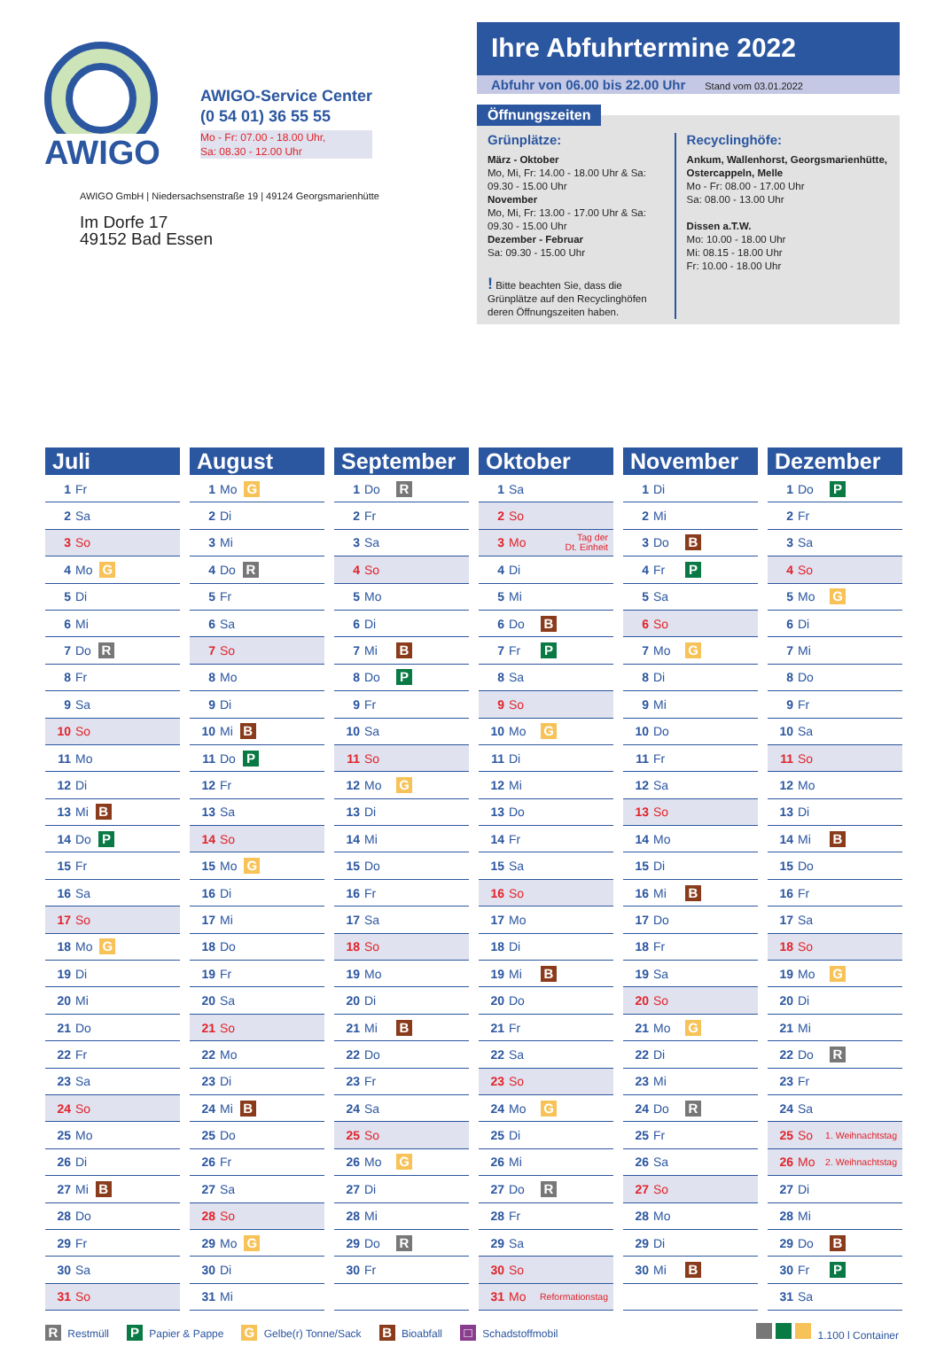AWIGO
AWIGO-Service Center
(0 54 01) 36 55 55
Mo - Fr: 07.00 - 18.00 Uhr,
Sa: 08.30 - 12.00 Uhr
AWIGO GmbH | Niedersachsenstraße 19 | 49124 Georgsmarienhütte
Im Dorfe 17
49152 Bad Essen
Ihre Abfuhrtermine 2022
Abfuhr von 06.00 bis 22.00 Uhr Stand vom 03.01.2022
Öffnungszeiten
Grünplätze:
März - Oktober
Mo, Mi, Fr: 14.00 - 18.00 Uhr & Sa: 09.30 - 15.00 Uhr
November
Mo, Mi, Fr: 13.00 - 17.00 Uhr & Sa: 09.30 - 15.00 Uhr
Dezember - Februar
Sa: 09.30 - 15.00 Uhr
! Bitte beachten Sie, dass die Grünplätze auf den Recyclinghöfen deren Öffnungszeiten haben.
Recyclinghöfe:
Ankum, Wallenhorst, Georgsmarienhütte, Ostercappeln, Melle
Mo - Fr: 08.00 - 17.00 Uhr
Sa: 08.00 - 13.00 Uhr
Dissen a.T.W.
Mo: 10.00 - 18.00 Uhr
Mi: 08.15 - 18.00 Uhr
Fr: 10.00 - 18.00 Uhr
Juli
1 Fr
2 Sa
3 So
4 Mo G
5 Di
6 Mi
7 Do R
8 Fr
9 Sa
10 So
11 Mo
12 Di
13 Mi B
14 Do P
15 Fr
16 Sa
17 So
18 Mo G
19 Di
20 Mi
21 Do
22 Fr
23 Sa
24 So
25 Mo
26 Di
27 Mi B
28 Do
29 Fr
30 Sa
31 So
August
1 Mo G
2 Di
3 Mi
4 Do R
5 Fr
6 Sa
7 So
8 Mo
9 Di
10 Mi B
11 Do P
12 Fr
13 Sa
14 So
15 Mo G
16 Di
17 Mi
18 Do
19 Fr
20 Sa
21 So
22 Mo
23 Di
24 Mi B
25 Do
26 Fr
27 Sa
28 So
29 Mo G
30 Di
31 Mi
September
1 Do R
2 Fr
3 Sa
4 So
5 Mo
6 Di
7 Mi B
8 Do P
9 Fr
10 Sa
11 So
12 Mo G
13 Di
14 Mi
15 Do
16 Fr
17 Sa
18 So
19 Mo
20 Di
21 Mi B
22 Do
23 Fr
24 Sa
25 So
26 Mo G
27 Di
28 Mi
29 Do R
30 Fr
Oktober
1 Sa
2 So
3 Mo Tag der
Dt. Einheit
4 Di
5 Mi
6 Do B
7 Fr P
8 Sa
9 So
10 Mo G
11 Di
12 Mi
13 Do
14 Fr
15 Sa
16 So
17 Mo
18 Di
19 Mi B
20 Do
21 Fr
22 Sa
23 So
24 Mo G
25 Di
26 Mi
27 Do R
28 Fr
29 Sa
30 So
31 Mo Reformationstag
November
1 Di
2 Mi
3 Do B
4 Fr P
5 Sa
6 So
7 Mo G
8 Di
9 Mi
10 Do
11 Fr
12 Sa
13 So
14 Mo
15 Di
16 Mi B
17 Do
18 Fr
19 Sa
20 So
21 Mo G
22 Di
23 Mi
24 Do R
25 Fr
26 Sa
27 So
28 Mo
29 Di
30 Mi B
Dezember
1 Do P
2 Fr
3 Sa
4 So
5 Mo G
6 Di
7 Mi
8 Do
9 Fr
10 Sa
11 So
12 Mo
13 Di
14 Mi B
15 Do
16 Fr
17 Sa
18 So
19 Mo G
20 Di
21 Mi
22 Do R
23 Fr
24 Sa
25 So 1. Weihnachtstag
26 Mo 2. Weihnachtstag
27 Di
28 Mi
29 Do B
30 Fr P
31 Sa
R Restmüll P Papier & Pappe G Gelbe(r) Tonne/Sack B Bioabfall □ Schadstoffmobil 1.100 l Container